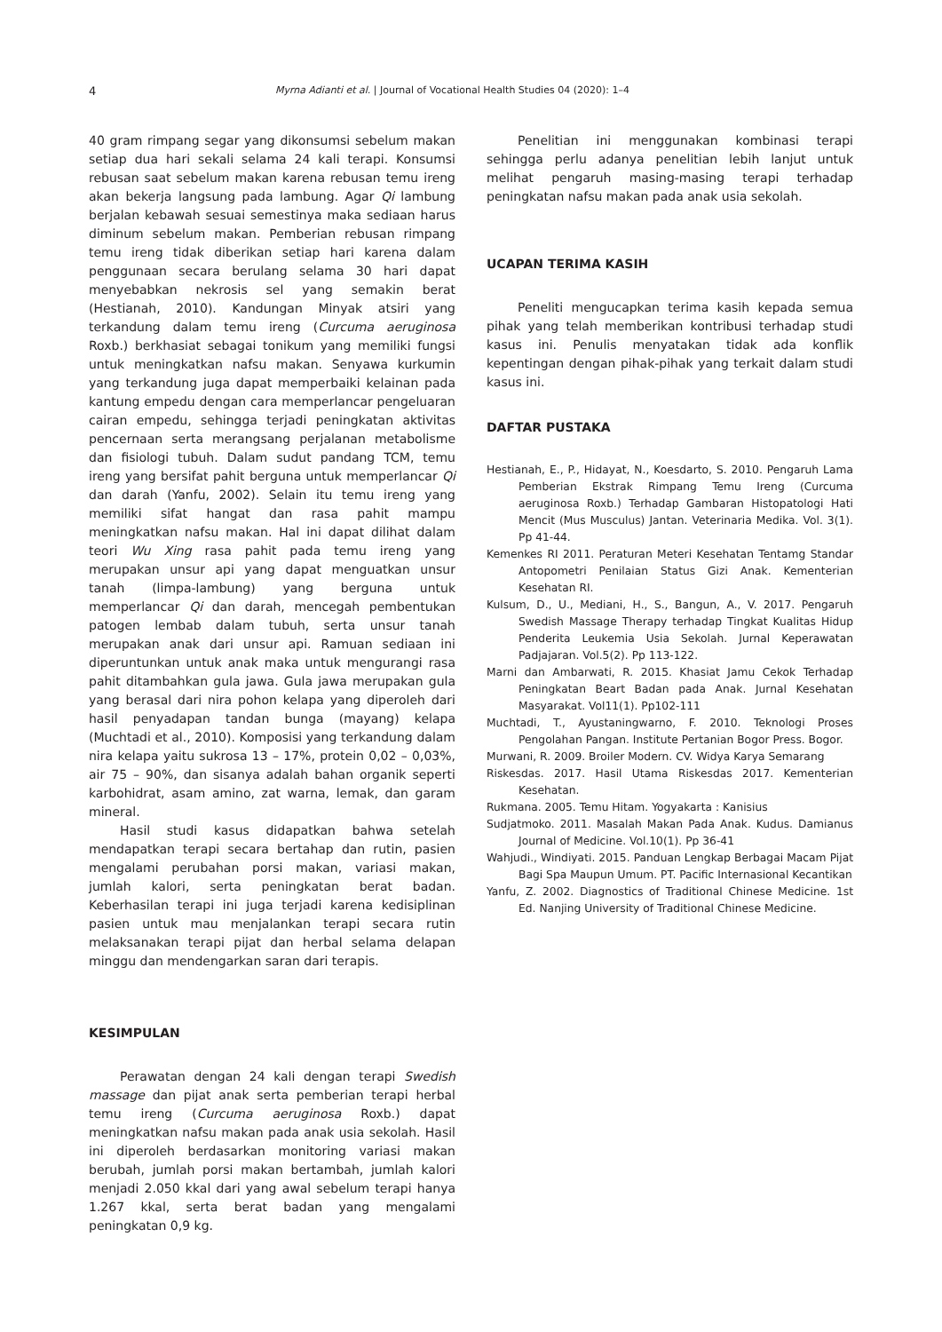4 Myrna Adianti et al. | Journal of Vocational Health Studies 04 (2020): 1–4
40 gram rimpang segar yang dikonsumsi sebelum makan setiap dua hari sekali selama 24 kali terapi. Konsumsi rebusan saat sebelum makan karena rebusan temu ireng akan bekerja langsung pada lambung. Agar Qi lambung berjalan kebawah sesuai semestinya maka sediaan harus diminum sebelum makan. Pemberian rebusan rimpang temu ireng tidak diberikan setiap hari karena dalam penggunaan secara berulang selama 30 hari dapat menyebabkan nekrosis sel yang semakin berat (Hestianah, 2010). Kandungan Minyak atsiri yang terkandung dalam temu ireng (Curcuma aeruginosa Roxb.) berkhasiat sebagai tonikum yang memiliki fungsi untuk meningkatkan nafsu makan. Senyawa kurkumin yang terkandung juga dapat memperbaiki kelainan pada kantung empedu dengan cara memperlancar pengeluaran cairan empedu, sehingga terjadi peningkatan aktivitas pencernaan serta merangsang perjalanan metabolisme dan fisiologi tubuh. Dalam sudut pandang TCM, temu ireng yang bersifat pahit berguna untuk memperlancar Qi dan darah (Yanfu, 2002). Selain itu temu ireng yang memiliki sifat hangat dan rasa pahit mampu meningkatkan nafsu makan. Hal ini dapat dilihat dalam teori Wu Xing rasa pahit pada temu ireng yang merupakan unsur api yang dapat menguatkan unsur tanah (limpa-lambung) yang berguna untuk memperlancar Qi dan darah, mencegah pembentukan patogen lembab dalam tubuh, serta unsur tanah merupakan anak dari unsur api. Ramuan sediaan ini diperuntunkan untuk anak maka untuk mengurangi rasa pahit ditambahkan gula jawa. Gula jawa merupakan gula yang berasal dari nira pohon kelapa yang diperoleh dari hasil penyadapan tandan bunga (mayang) kelapa (Muchtadi et al., 2010). Komposisi yang terkandung dalam nira kelapa yaitu sukrosa 13 – 17%, protein 0,02 – 0,03%, air 75 – 90%, dan sisanya adalah bahan organik seperti karbohidrat, asam amino, zat warna, lemak, dan garam mineral.
Hasil studi kasus didapatkan bahwa setelah mendapatkan terapi secara bertahap dan rutin, pasien mengalami perubahan porsi makan, variasi makan, jumlah kalori, serta peningkatan berat badan. Keberhasilan terapi ini juga terjadi karena kedisiplinan pasien untuk mau menjalankan terapi secara rutin melaksanakan terapi pijat dan herbal selama delapan minggu dan mendengarkan saran dari terapis.
KESIMPULAN
Perawatan dengan 24 kali dengan terapi Swedish massage dan pijat anak serta pemberian terapi herbal temu ireng (Curcuma aeruginosa Roxb.) dapat meningkatkan nafsu makan pada anak usia sekolah. Hasil ini diperoleh berdasarkan monitoring variasi makan berubah, jumlah porsi makan bertambah, jumlah kalori menjadi 2.050 kkal dari yang awal sebelum terapi hanya 1.267 kkal, serta berat badan yang mengalami peningkatan 0,9 kg.
Penelitian ini menggunakan kombinasi terapi sehingga perlu adanya penelitian lebih lanjut untuk melihat pengaruh masing-masing terapi terhadap peningkatan nafsu makan pada anak usia sekolah.
UCAPAN TERIMA KASIH
Peneliti mengucapkan terima kasih kepada semua pihak yang telah memberikan kontribusi terhadap studi kasus ini. Penulis menyatakan tidak ada konflik kepentingan dengan pihak-pihak yang terkait dalam studi kasus ini.
DAFTAR PUSTAKA
Hestianah, E., P., Hidayat, N., Koesdarto, S. 2010. Pengaruh Lama Pemberian Ekstrak Rimpang Temu Ireng (Curcuma aeruginosa Roxb.) Terhadap Gambaran Histopatologi Hati Mencit (Mus Musculus) Jantan. Veterinaria Medika. Vol. 3(1). Pp 41-44.
Kemenkes RI 2011. Peraturan Meteri Kesehatan Tentamg Standar Antopometri Penilaian Status Gizi Anak. Kementerian Kesehatan RI.
Kulsum, D., U., Mediani, H., S., Bangun, A., V. 2017. Pengaruh Swedish Massage Therapy terhadap Tingkat Kualitas Hidup Penderita Leukemia Usia Sekolah. Jurnal Keperawatan Padjajaran. Vol.5(2). Pp 113-122.
Marni dan Ambarwati, R. 2015. Khasiat Jamu Cekok Terhadap Peningkatan Beart Badan pada Anak. Jurnal Kesehatan Masyarakat. Vol11(1). Pp102-111
Muchtadi, T., Ayustaningwarno, F. 2010. Teknologi Proses Pengolahan Pangan. Institute Pertanian Bogor Press. Bogor.
Murwani, R. 2009. Broiler Modern. CV. Widya Karya Semarang
Riskesdas. 2017. Hasil Utama Riskesdas 2017. Kementerian Kesehatan.
Rukmana. 2005. Temu Hitam. Yogyakarta : Kanisius
Sudjatmoko. 2011. Masalah Makan Pada Anak. Kudus. Damianus Journal of Medicine. Vol.10(1). Pp 36-41
Wahjudi., Windiyati. 2015. Panduan Lengkap Berbagai Macam Pijat Bagi Spa Maupun Umum. PT. Pacific Internasional Kecantikan
Yanfu, Z. 2002. Diagnostics of Traditional Chinese Medicine. 1st Ed. Nanjing University of Traditional Chinese Medicine.